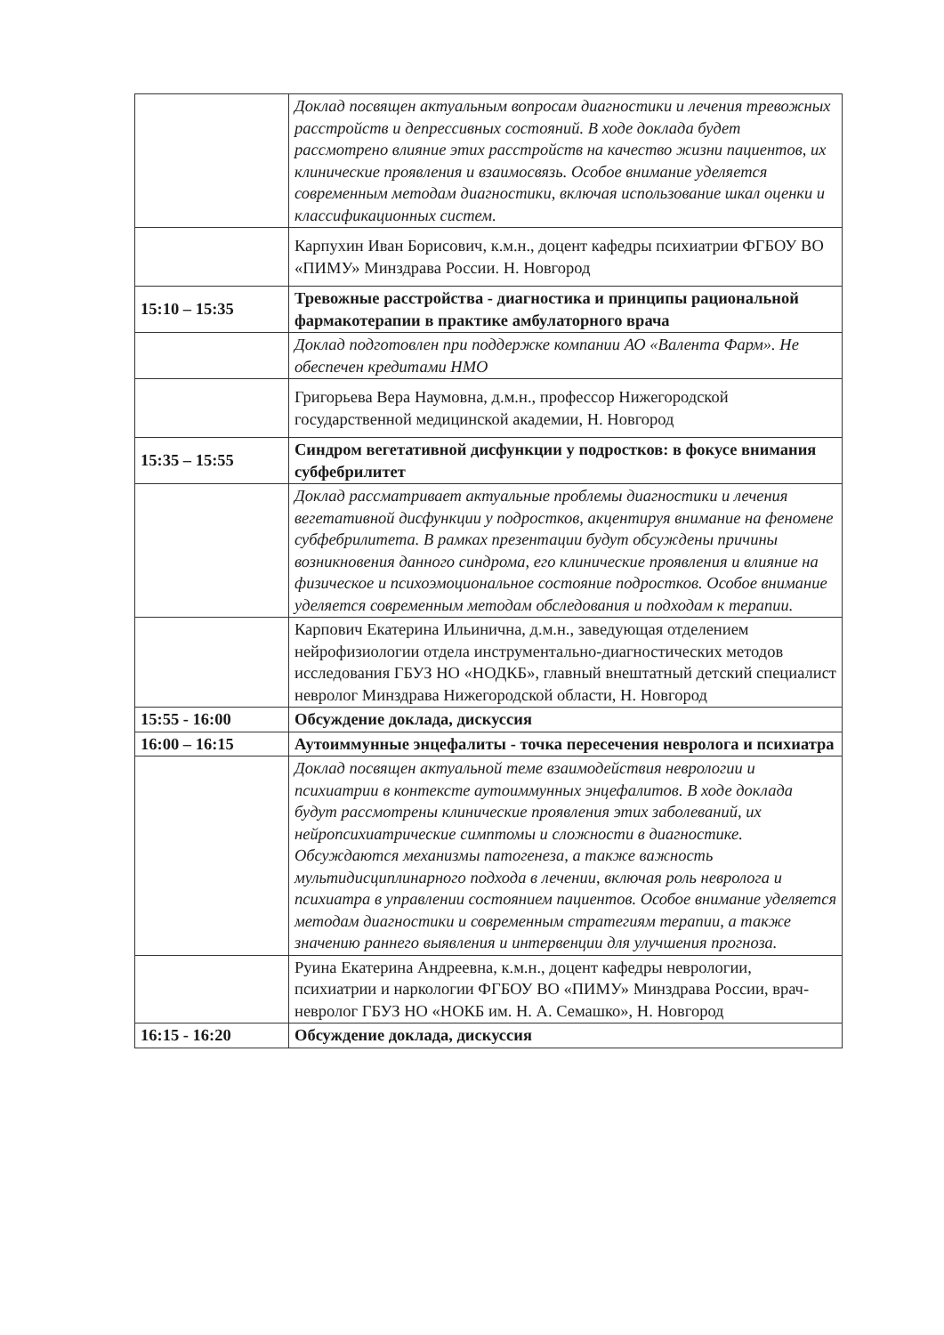| | Доклад посвящен актуальным вопросам диагностики и лечения тревожных расстройств и депрессивных состояний. В ходе доклада будет рассмотрено влияние этих расстройств на качество жизни пациентов, их клинические проявления и взаимосвязь. Особое внимание уделяется современным методам диагностики, включая использование шкал оценки и классификационных систем. |
| | Карпухин Иван Борисович, к.м.н., доцент кафедры психиатрии ФГБОУ ВО «ПИМУ» Минздрава России. Н. Новгород |
| 15:10 – 15:35 | Тревожные расстройства - диагностика и принципы рациональной фармакотерапии в практике амбулаторного врача |
| | Доклад подготовлен при поддержке компании АО «Валента Фарм». Не обеспечен кредитами НМО |
| | Григорьева Вера Наумовна, д.м.н., профессор Нижегородской государственной медицинской академии, Н. Новгород |
| 15:35 – 15:55 | Синдром вегетативной дисфункции у подростков: в фокусе внимания субфебрилитет |
| | Доклад рассматривает актуальные проблемы диагностики и лечения вегетативной дисфункции у подростков, акцентируя внимание на феномене субфебрилитета. В рамках презентации будут обсуждены причины возникновения данного синдрома, его клинические проявления и влияние на физическое и психоэмоциональное состояние подростков. Особое внимание уделяется современным методам обследования и подходам к терапии. |
| | Карпович Екатерина Ильинична, д.м.н., заведующая отделением нейрофизиологии отдела инструментально-диагностических методов исследования ГБУЗ НО «НОДКБ», главный внештатный детский специалист невролог Минздрава Нижегородской области, Н. Новгород |
| 15:55 - 16:00 | Обсуждение доклада, дискуссия |
| 16:00 – 16:15 | Аутоиммунные энцефалиты - точка пересечения невролога и психиатра |
| | Доклад посвящен актуальной теме взаимодействия неврологии и психиатрии в контексте аутоиммунных энцефалитов. В ходе доклада будут рассмотрены клинические проявления этих заболеваний, их нейропсихиатрические симптомы и сложности в диагностике. Обсуждаются механизмы патогенеза, а также важность мультидисциплинарного подхода в лечении, включая роль невролога и психиатра в управлении состоянием пациентов. Особое внимание уделяется методам диагностики и современным стратегиям терапии, а также значению раннего выявления и интервенции для улучшения прогноза. |
| | Руина Екатерина Андреевна, к.м.н., доцент кафедры неврологии, психиатрии и наркологии ФГБОУ ВО «ПИМУ» Минздрава России, врач-невролог ГБУЗ НО «НОКБ им. Н. А. Семашко», Н. Новгород |
| 16:15 - 16:20 | Обсуждение доклада, дискуссия |